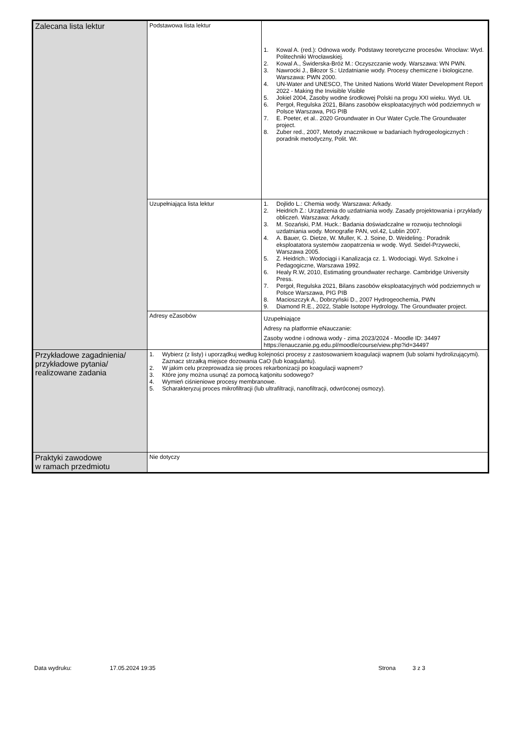| Zalecana lista lektur | Podstawowa lista lektur | 1. Kowal A. (red.): Odnowa wody. Podstawy teoretyczne procesów. Wrocław: Wyd. Politechniki Wrocławskiej. 2. Kowal A., Świderska-Bróż M.: Oczyszczanie wody. Warszawa: WN PWN. 3. Nawrocki J., Biłozor S.: Uzdatnianie wody. Procesy chemiczne i biologiczne. Warszawa: PWN 2000. 4. UN-Water and UNESCO, The United Nations World Water Development Report 2022 - Making the Invisible Visible 5. Jokiel 2004, Zasoby wodne środkowej Polski na progu XXI wieku. Wyd. UŁ 6. Pergoł, Regulska 2021, Bilans zasobów eksploatacyjnych wód podziemnych w Polsce Warszawa, PIG PIB 7. E. Poeter, et al.. 2020 Groundwater in Our Water Cycle.The Groundwater project. 8. Zuber red., 2007, Metody znacznikowe w badaniach hydrogeologicznych : poradnik metodyczny, Polit. Wr. |
| | Uzupełniająca lista lektur | 1. Dojlido L.: Chemia wody. Warszawa: Arkady. 2. Heidrich Z.: Urządzenia do uzdatniania wody. Zasady projektowania i przykłady obliczeń. Warszawa: Arkady. 3. M. Sozański, P.M. Huck.: Badania doświadczalne w rozwoju technologii uzdatniania wody. Monografie PAN, vol.42, Lublin 2007. 4. A. Bauer, G. Dietze, W. Muller, K. J. Soine, D. Weideling.: Poradnik eksploatatora systemów zaopatrzenia w wodę. Wyd. Seidel-Przywecki, Warszawa 2005. 5. Z. Heidrich.: Wodociągi i Kanalizacja cz. 1. Wodociągi. Wyd. Szkolne i Pedagogiczne, Warszawa 1992. 6. Healy R.W, 2010, Estimating groundwater recharge. Cambridge University Press. 7. Pergoł, Regulska 2021, Bilans zasobów eksploatacyjnych wód podziemnych w Polsce Warszawa, PIG PIB 8. Macioszczyk A., Dobrzyński D., 2007 Hydrogeochemia, PWN 9. Diamond R.E., 2022, Stable Isotope Hydrology. The Groundwater project. |
| | Adresy eZasobów | Uzupełniające Adresy na platformie eNauczanie: Zasoby wodne i odnowa wody - zima 2023/2024 - Moodle ID: 34497 https://enauczanie.pg.edu.pl/moodle/course/view.php?id=34497 |
| Przykładowe zagadnienia/ przykładowe pytania/ realizowane zadania | 1. Wybierz (z listy) i uporządkuj według kolejności procesy z zastosowaniem koagulacji wapnem (lub solami hydrolizującymi). Zaznacz strzałką miejsce dozowania CaO (lub koagulantu). 2. W jakim celu przeprowadza się proces rekarbonizacji po koagulacji wapnem? 3. Które jony można usunąć za pomocą katjonitu sodowego? 4. Wymień ciśnieniowe procesy membranowe. 5. Scharakteryzuj proces mikrofiltracji (lub ultrafiltracji, nanofiltracji, odwróconej osmozy). | |
| Praktyki zawodowe w ramach przedmiotu | Nie dotyczy | |
Data wydruku: 17.05.2024 19:35 Strona 3 z 3